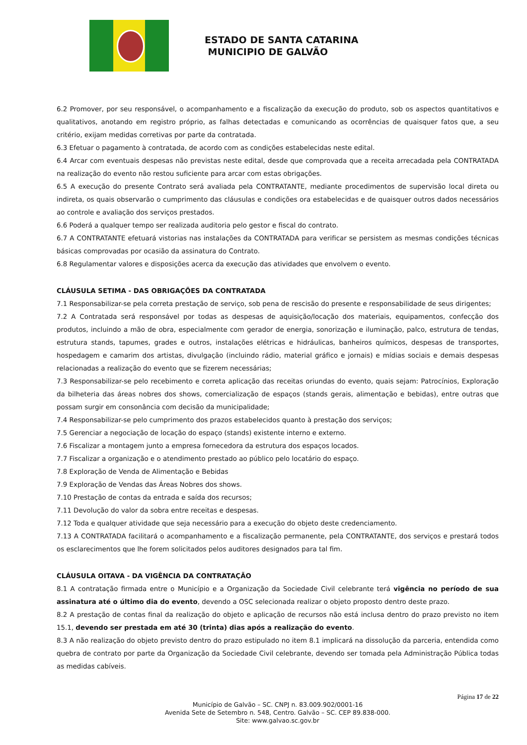ESTADO DE SANTA CATARINA
MUNICIPIO DE GALVÃO
6.2 Promover, por seu responsável, o acompanhamento e a fiscalização da execução do produto, sob os aspectos quantitativos e qualitativos, anotando em registro próprio, as falhas detectadas e comunicando as ocorrências de quaisquer fatos que, a seu critério, exijam medidas corretivas por parte da contratada.
6.3 Efetuar o pagamento à contratada, de acordo com as condições estabelecidas neste edital.
6.4 Arcar com eventuais despesas não previstas neste edital, desde que comprovada que a receita arrecadada pela CONTRATADA na realização do evento não restou suficiente para arcar com estas obrigações.
6.5 A execução do presente Contrato será avaliada pela CONTRATANTE, mediante procedimentos de supervisão local direta ou indireta, os quais observarão o cumprimento das cláusulas e condições ora estabelecidas e de quaisquer outros dados necessários ao controle e avaliação dos serviços prestados.
6.6 Poderá a qualquer tempo ser realizada auditoria pelo gestor e fiscal do contrato.
6.7 A CONTRATANTE efetuará vistorias nas instalações da CONTRATADA para verificar se persistem as mesmas condições técnicas básicas comprovadas por ocasião da assinatura do Contrato.
6.8 Regulamentar valores e disposições acerca da execução das atividades que envolvem o evento.
CLÁUSULA SETIMA - DAS OBRIGAÇÕES DA CONTRATADA
7.1 Responsabilizar-se pela correta prestação de serviço, sob pena de rescisão do presente e responsabilidade de seus dirigentes;
7.2 A Contratada será responsável por todas as despesas de aquisição/locação dos materiais, equipamentos, confecção dos produtos, incluindo a mão de obra, especialmente com gerador de energia, sonorização e iluminação, palco, estrutura de tendas, estrutura stands, tapumes, grades e outros, instalações elétricas e hidráulicas, banheiros químicos, despesas de transportes, hospedagem e camarim dos artistas, divulgação (incluindo rádio, material gráfico e jornais) e mídias sociais e demais despesas relacionadas a realização do evento que se fizerem necessárias;
7.3 Responsabilizar-se pelo recebimento e correta aplicação das receitas oriundas do evento, quais sejam: Patrocínios, Exploração da bilheteria das áreas nobres dos shows, comercialização de espaços (stands gerais, alimentação e bebidas), entre outras que possam surgir em consonância com decisão da municipalidade;
7.4 Responsabilizar-se pelo cumprimento dos prazos estabelecidos quanto à prestação dos serviços;
7.5 Gerenciar a negociação de locação do espaço (stands) existente interno e externo.
7.6 Fiscalizar a montagem junto a empresa fornecedora da estrutura dos espaços locados.
7.7 Fiscalizar a organização e o atendimento prestado ao público pelo locatário do espaço.
7.8 Exploração de Venda de Alimentação e Bebidas
7.9 Exploração de Vendas das Áreas Nobres dos shows.
7.10 Prestação de contas da entrada e saída dos recursos;
7.11 Devolução do valor da sobra entre receitas e despesas.
7.12 Toda e qualquer atividade que seja necessário para a execução do objeto deste credenciamento.
7.13 A CONTRATADA facilitará o acompanhamento e a fiscalização permanente, pela CONTRATANTE, dos serviços e prestará todos os esclarecimentos que lhe forem solicitados pelos auditores designados para tal fim.
CLÁUSULA OITAVA - DA VIGÊNCIA DA CONTRATAÇÃO
8.1 A contratação firmada entre o Município e a Organização da Sociedade Civil celebrante terá vigência no período de sua assinatura até o último dia do evento, devendo a OSC selecionada realizar o objeto proposto dentro deste prazo.
8.2 A prestação de contas final da realização do objeto e aplicação de recursos não está inclusa dentro do prazo previsto no item 15.1, devendo ser prestada em até 30 (trinta) dias após a realização do evento.
8.3 A não realização do objeto previsto dentro do prazo estipulado no item 8.1 implicará na dissolução da parceria, entendida como quebra de contrato por parte da Organização da Sociedade Civil celebrante, devendo ser tomada pela Administração Pública todas as medidas cabíveis.
Página 17 de 22
Município de Galvão – SC. CNPJ n. 83.009.902/0001-16
Avenida Sete de Setembro n. 548, Centro. Galvão – SC. CEP 89.838-000.
Site: www.galvao.sc.gov.br